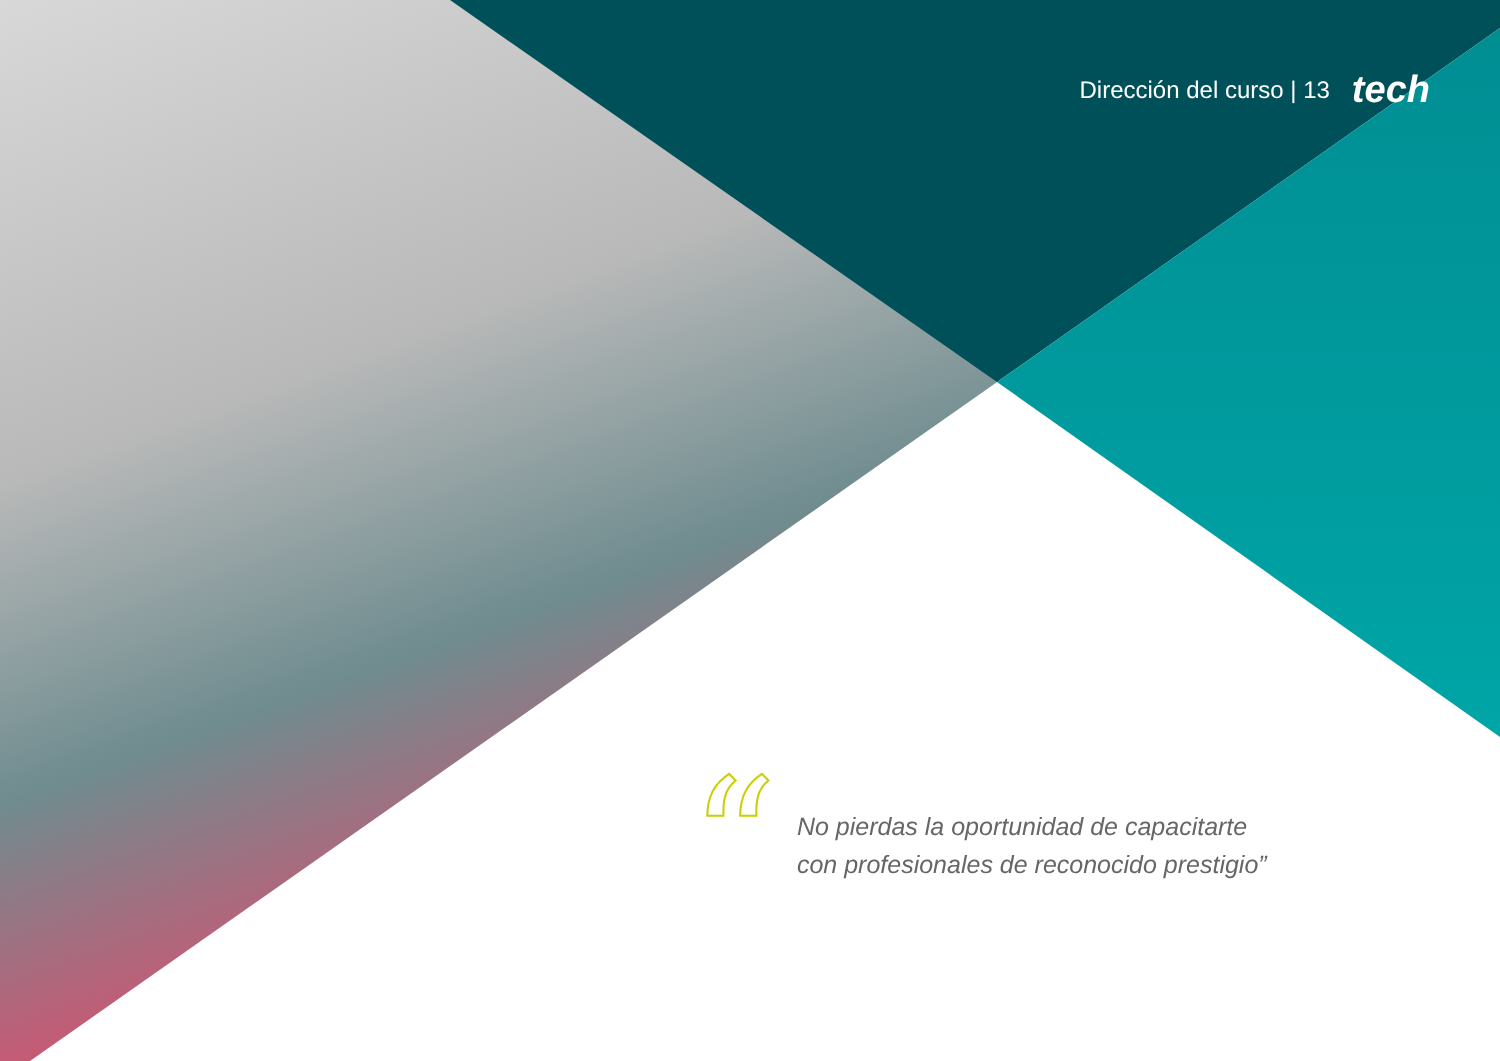Dirección del curso | 13 tech
“
No pierdas la oportunidad de capacitarte
con profesionales de reconocido prestigio”